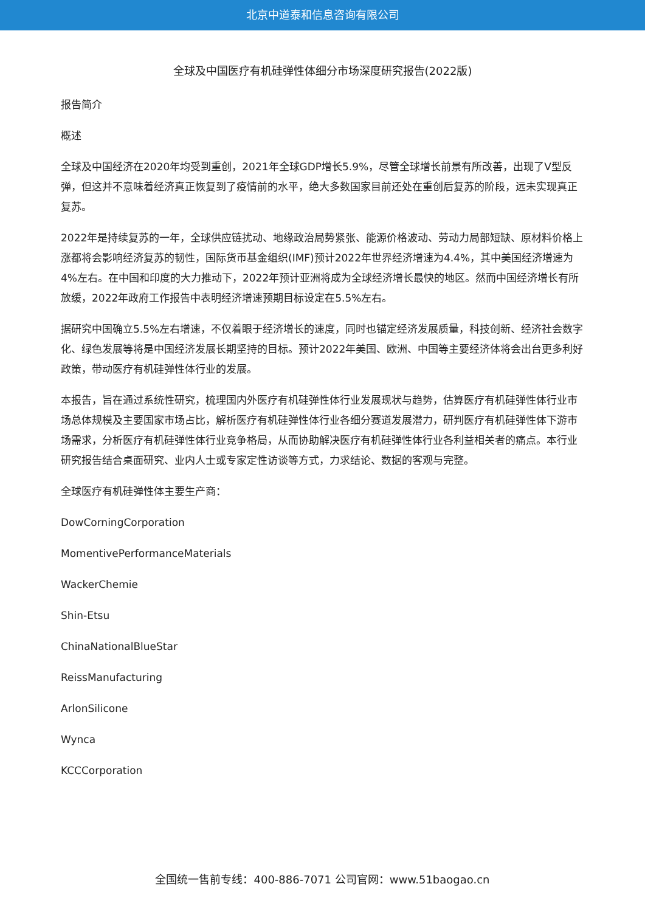北京中道泰和信息咨询有限公司
全球及中国医疗有机硅弹性体细分市场深度研究报告(2022版)
报告简介
概述
全球及中国经济在2020年均受到重创，2021年全球GDP增长5.9%，尽管全球增长前景有所改善，出现了V型反弹，但这并不意味着经济真正恢复到了疫情前的水平，绝大多数国家目前还处在重创后复苏的阶段，远未实现真正复苏。
2022年是持续复苏的一年，全球供应链扰动、地缘政治局势紧张、能源价格波动、劳动力局部短缺、原材料价格上涨都将会影响经济复苏的韧性，国际货币基金组织(IMF)预计2022年世界经济增速为4.4%，其中美国经济增速为4%左右。在中国和印度的大力推动下，2022年预计亚洲将成为全球经济增长最快的地区。然而中国经济增长有所放缓，2022年政府工作报告中表明经济增速预期目标设定在5.5%左右。
据研究中国确立5.5%左右增速，不仅着眼于经济增长的速度，同时也锚定经济发展质量，科技创新、经济社会数字化、绿色发展等将是中国经济发展长期坚持的目标。预计2022年美国、欧洲、中国等主要经济体将会出台更多利好政策，带动医疗有机硅弹性体行业的发展。
本报告，旨在通过系统性研究，梳理国内外医疗有机硅弹性体行业发展现状与趋势，估算医疗有机硅弹性体行业市场总体规模及主要国家市场占比，解析医疗有机硅弹性体行业各细分赛道发展潜力，研判医疗有机硅弹性体下游市场需求，分析医疗有机硅弹性体行业竞争格局，从而协助解决医疗有机硅弹性体行业各利益相关者的痛点。本行业研究报告结合桌面研究、业内人士或专家定性访谈等方式，力求结论、数据的客观与完整。
全球医疗有机硅弹性体主要生产商：
DowCorningCorporation
MomentivePerformanceMaterials
WackerChemie
Shin-Etsu
ChinaNationalBlueStar
ReissManufacturing
ArlonSilicone
Wynca
KCCCorporation
全国统一售前专线：400-886-7071 公司官网：www.51baogao.cn